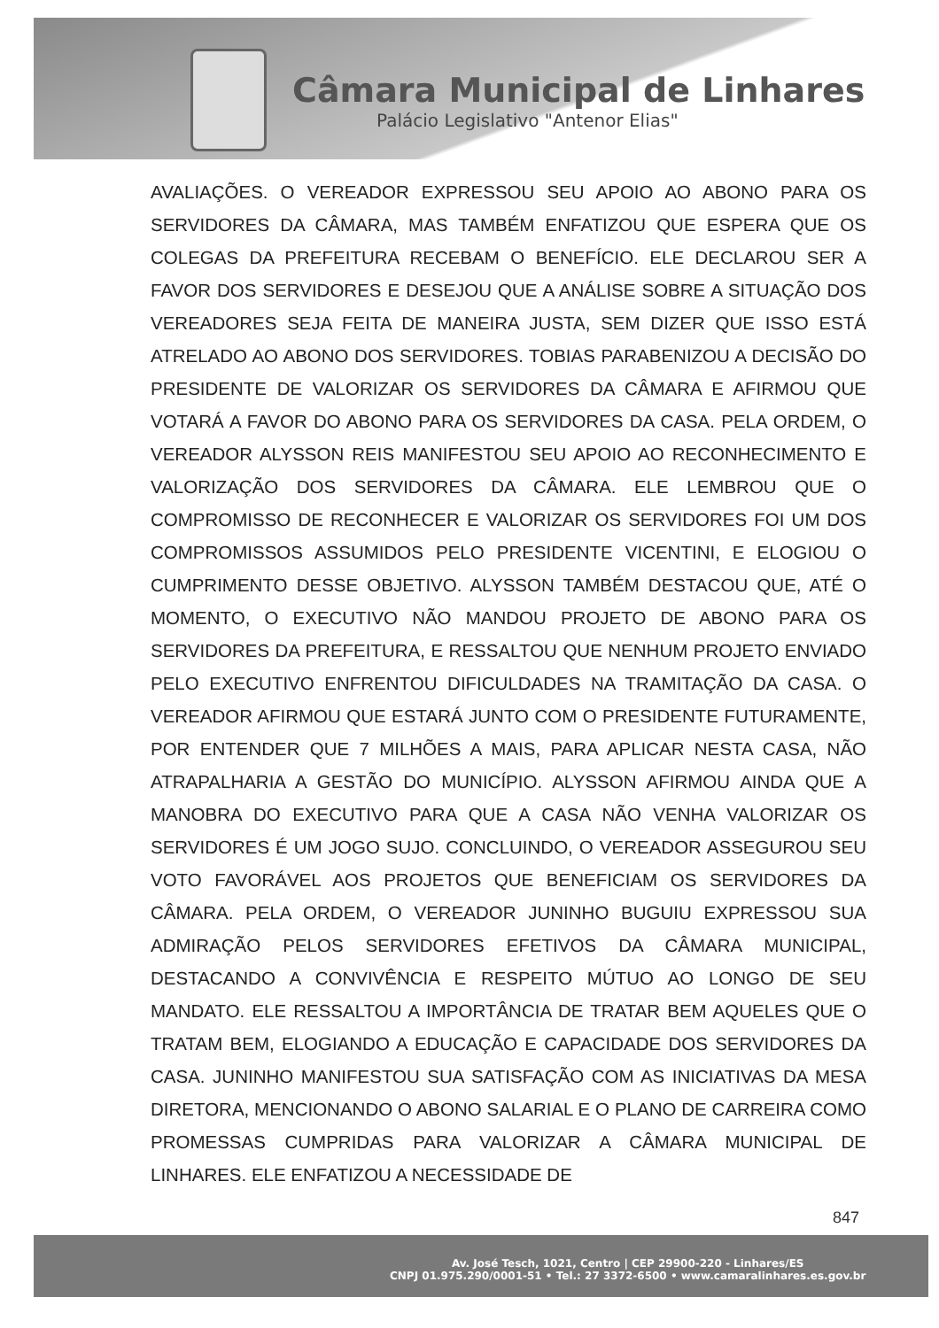Câmara Municipal de Linhares
Palácio Legislativo "Antenor Elias"
AVALIAÇÕES. O VEREADOR EXPRESSOU SEU APOIO AO ABONO PARA OS SERVIDORES DA CÂMARA, MAS TAMBÉM ENFATIZOU QUE ESPERA QUE OS COLEGAS DA PREFEITURA RECEBAM O BENEFÍCIO. ELE DECLAROU SER A FAVOR DOS SERVIDORES E DESEJOU QUE A ANÁLISE SOBRE A SITUAÇÃO DOS VEREADORES SEJA FEITA DE MANEIRA JUSTA, SEM DIZER QUE ISSO ESTÁ ATRELADO AO ABONO DOS SERVIDORES. TOBIAS PARABENIZOU A DECISÃO DO PRESIDENTE DE VALORIZAR OS SERVIDORES DA CÂMARA E AFIRMOU QUE VOTARÁ A FAVOR DO ABONO PARA OS SERVIDORES DA CASA. PELA ORDEM, O VEREADOR ALYSSON REIS MANIFESTOU SEU APOIO AO RECONHECIMENTO E VALORIZAÇÃO DOS SERVIDORES DA CÂMARA. ELE LEMBROU QUE O COMPROMISSO DE RECONHECER E VALORIZAR OS SERVIDORES FOI UM DOS COMPROMISSOS ASSUMIDOS PELO PRESIDENTE VICENTINI, E ELOGIOU O CUMPRIMENTO DESSE OBJETIVO. ALYSSON TAMBÉM DESTACOU QUE, ATÉ O MOMENTO, O EXECUTIVO NÃO MANDOU PROJETO DE ABONO PARA OS SERVIDORES DA PREFEITURA, E RESSALTOU QUE NENHUM PROJETO ENVIADO PELO EXECUTIVO ENFRENTOU DIFICULDADES NA TRAMITAÇÃO DA CASA. O VEREADOR AFIRMOU QUE ESTARÁ JUNTO COM O PRESIDENTE FUTURAMENTE, POR ENTENDER QUE 7 MILHÕES A MAIS, PARA APLICAR NESTA CASA, NÃO ATRAPALHARIA A GESTÃO DO MUNICÍPIO. ALYSSON AFIRMOU AINDA QUE A MANOBRA DO EXECUTIVO PARA QUE A CASA NÃO VENHA VALORIZAR OS SERVIDORES É UM JOGO SUJO. CONCLUINDO, O VEREADOR ASSEGUROU SEU VOTO FAVORÁVEL AOS PROJETOS QUE BENEFICIAM OS SERVIDORES DA CÂMARA. PELA ORDEM, O VEREADOR JUNINHO BUGUIU EXPRESSOU SUA ADMIRAÇÃO PELOS SERVIDORES EFETIVOS DA CÂMARA MUNICIPAL, DESTACANDO A CONVIVÊNCIA E RESPEITO MÚTUO AO LONGO DE SEU MANDATO. ELE RESSALTOU A IMPORTÂNCIA DE TRATAR BEM AQUELES QUE O TRATAM BEM, ELOGIANDO A EDUCAÇÃO E CAPACIDADE DOS SERVIDORES DA CASA. JUNINHO MANIFESTOU SUA SATISFAÇÃO COM AS INICIATIVAS DA MESA DIRETORA, MENCIONANDO O ABONO SALARIAL E O PLANO DE CARREIRA COMO PROMESSAS CUMPRIDAS PARA VALORIZAR A CÂMARA MUNICIPAL DE LINHARES. ELE ENFATIZOU A NECESSIDADE DE
847
Av. José Tesch, 1021, Centro | CEP 29900-220 - Linhares/ES
CNPJ 01.975.290/0001-51 • Tel.: 27 3372-6500 • www.camaralinhares.es.gov.br